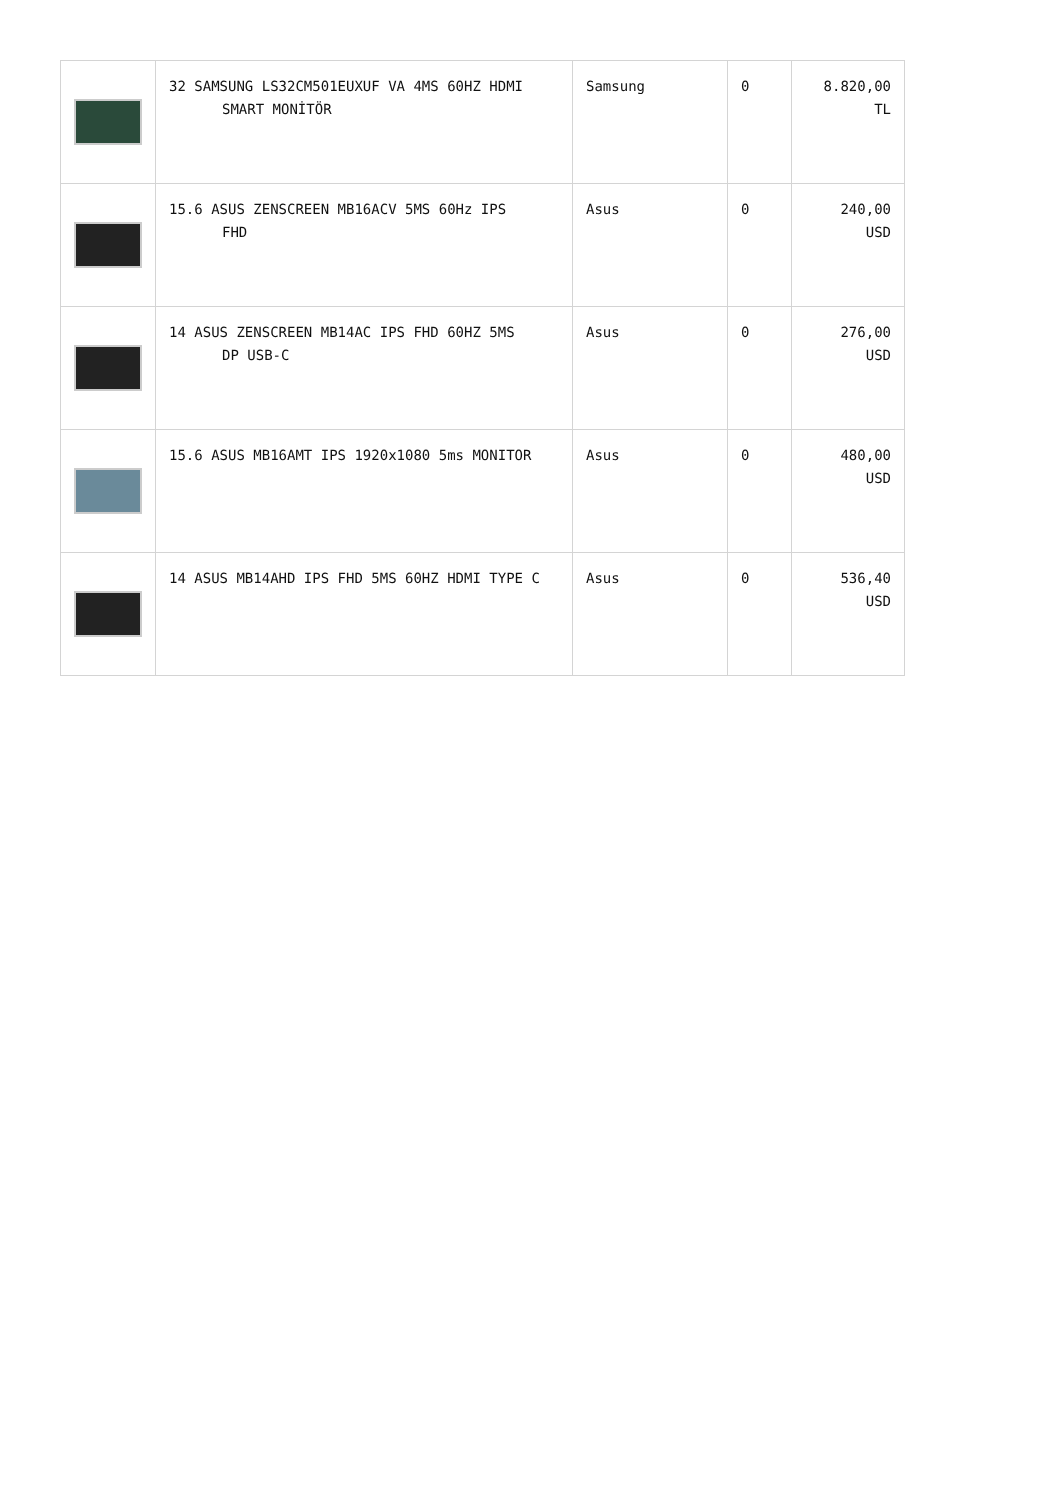| | 32 SAMSUNG LS32CM501EUXUF VA 4MS 60HZ HDMI SMART MONİTÖR | Samsung | 0 | 8.820,00 TL |
| | 15.6 ASUS ZENSCREEN MB16ACV 5MS 60Hz IPS FHD | Asus | 0 | 240,00 USD |
| | 14 ASUS ZENSCREEN MB14AC IPS FHD 60HZ 5MS DP USB-C | Asus | 0 | 276,00 USD |
| | 15.6 ASUS MB16AMT IPS 1920x1080 5ms MONITOR | Asus | 0 | 480,00 USD |
| | 14 ASUS MB14AHD IPS FHD 5MS 60HZ HDMI TYPE C | Asus | 0 | 536,40 USD |